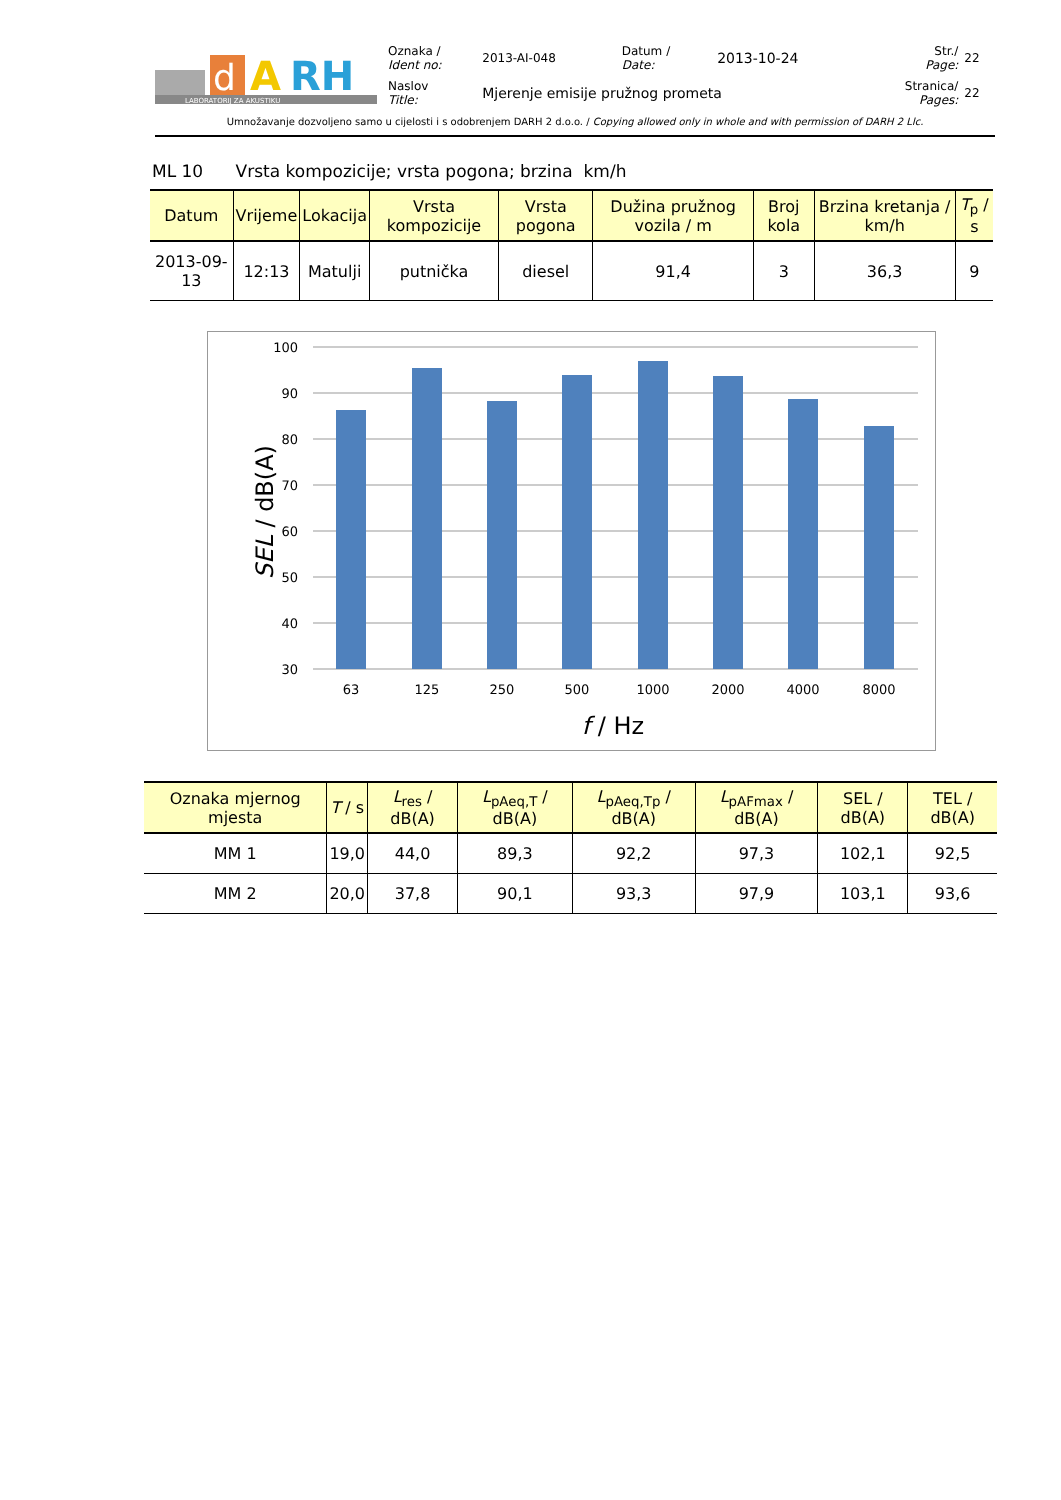d
A
RH
LABORATORIJ ZA AKUSTIKU
| Oznaka / Ident no: | 2013-AI-048 | Datum / Date: | 2013-10-24 | Str./ Page: | 22 |
| Naslov Title: | Mjerenje emisije pružnog prometa | | | Stranica/ Pages: | 22 |
Umnožavanje dozvoljeno samo u cijelosti i s odobrenjem DARH 2 d.o.o. / Copying allowed only in whole and with permission of DARH 2 Llc.
ML 10 Vrsta kompozicije; vrsta pogona; brzina km/h
| Datum | Vrijeme | Lokacija | Vrsta kompozicije | Vrsta pogona | Dužina pružnog vozila / m | Broj kola | Brzina kretanja / km/h | T<sub>p</sub> / s |
| --- | --- | --- | --- | --- | --- | --- | --- | --- |
| 2013-09-13 | 12:13 | Matulji | putnička | diesel | 91,4 | 3 | 36,3 | 9 |
100
90
80
70
60
50
40
30
63
125
250
500
1000
2000
4000
8000
f / Hz
SEL / dB(A)
| Oznaka mjernog mjesta | T / s | L<sub>res</sub> / dB(A) | L<sub>pAeq,T</sub> / dB(A) | L<sub>pAeq,Tp</sub> / dB(A) | L<sub>pAFmax</sub> / dB(A) | SEL / dB(A) | TEL / dB(A) |
| --- | --- | --- | --- | --- | --- | --- | --- |
| MM 1 | 19,0 | 44,0 | 89,3 | 92,2 | 97,3 | 102,1 | 92,5 |
| MM 2 | 20,0 | 37,8 | 90,1 | 93,3 | 97,9 | 103,1 | 93,6 |